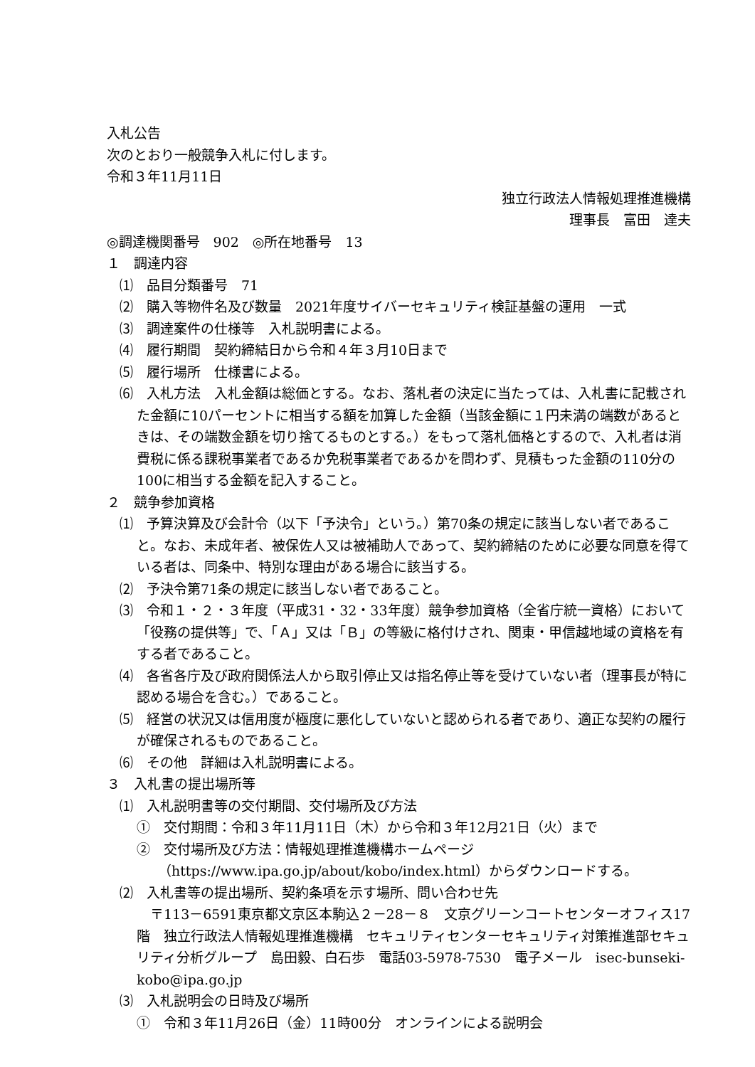入札公告
次のとおり一般競争入札に付します。
令和３年11月11日
独立行政法人情報処理推進機構
理事長　富田　達夫
◎調達機関番号　902　◎所在地番号　13
１　調達内容
⑴　品目分類番号　71
⑵　購入等物件名及び数量　2021年度サイバーセキュリティ検証基盤の運用　一式
⑶　調達案件の仕様等　入札説明書による。
⑷　履行期間　契約締結日から令和４年３月10日まで
⑸　履行場所　仕様書による。
⑹　入札方法　入札金額は総価とする。なお、落札者の決定に当たっては、入札書に記載された金額に10パーセントに相当する額を加算した金額（当該金額に１円未満の端数があるときは、その端数金額を切り捨てるものとする。）をもって落札価格とするので、入札者は消費税に係る課税事業者であるか免税事業者であるかを問わず、見積もった金額の110分の100に相当する金額を記入すること。
２　競争参加資格
⑴　予算決算及び会計令（以下「予決令」という。）第70条の規定に該当しない者であること。なお、未成年者、被保佐人又は被補助人であって、契約締結のために必要な同意を得ている者は、同条中、特別な理由がある場合に該当する。
⑵　予決令第71条の規定に該当しない者であること。
⑶　令和１・２・３年度（平成31・32・33年度）競争参加資格（全省庁統一資格）において「役務の提供等」で、「Ａ」又は「Ｂ」の等級に格付けされ、関東・甲信越地域の資格を有する者であること。
⑷　各省各庁及び政府関係法人から取引停止又は指名停止等を受けていない者（理事長が特に認める場合を含む。）であること。
⑸　経営の状況又は信用度が極度に悪化していないと認められる者であり、適正な契約の履行が確保されるものであること。
⑹　その他　詳細は入札説明書による。
３　入札書の提出場所等
⑴　入札説明書等の交付期間、交付場所及び方法
①　交付期間：令和３年11月11日（木）から令和３年12月21日（火）まで
②　交付場所及び方法：情報処理推進機構ホームページ
（https://www.ipa.go.jp/about/kobo/index.html）からダウンロードする。
⑵　入札書等の提出場所、契約条項を示す場所、問い合わせ先
　〒113－6591東京都文京区本駒込２－28－８　文京グリーンコートセンターオフィス17階　独立行政法人情報処理推進機構　セキュリティセンターセキュリティ対策推進部セキュリティ分析グループ　島田毅、白石歩　電話03-5978-7530　電子メール　isec-bunseki-kobo@ipa.go.jp
⑶　入札説明会の日時及び場所
①　令和３年11月26日（金）11時00分　オンラインによる説明会